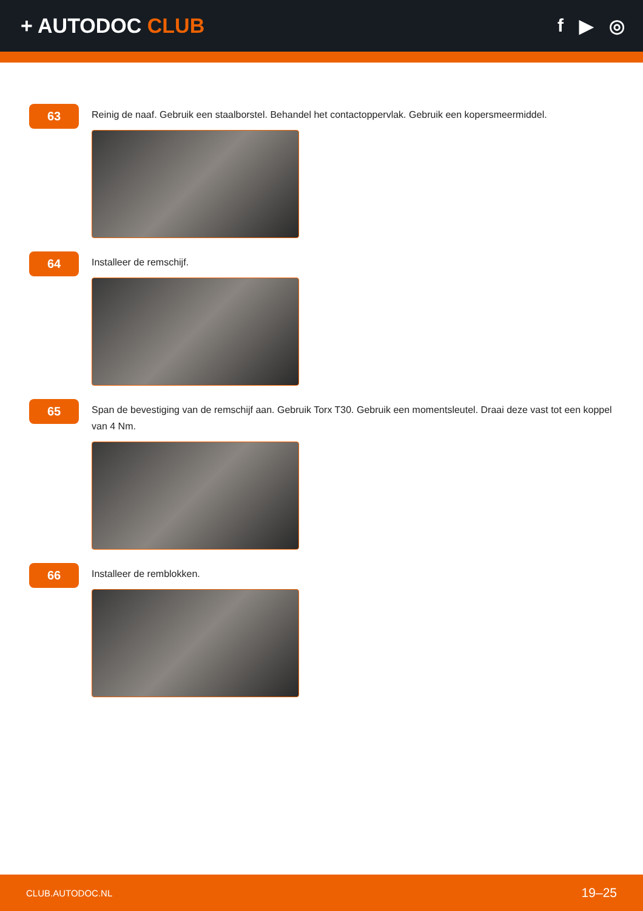+ AUTODOC CLUB f ▶ ◎
63
Reinig de naaf. Gebruik een staalborstel. Behandel het contactoppervlak. Gebruik een kopersmeermiddel.
64
Installeer de remschijf.
65
Span de bevestiging van de remschijf aan. Gebruik Torx T30. Gebruik een momentsleutel. Draai deze vast tot een koppel van 4 Nm.
66
Installeer de remblokken.
CLUB.AUTODOC.NL 19–25